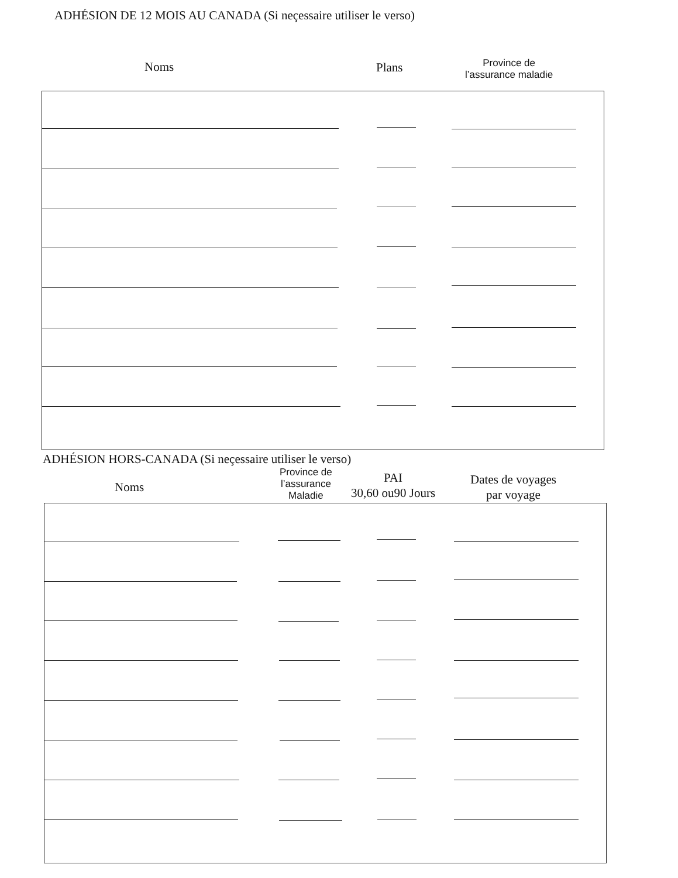ADHÉSION DE 12 MOIS AU CANADA (Si neçessaire utiliser le verso)
Noms Plans
Province de
l’assurance maladie
ADHÉSION HORS-CANADA (Si neçessaire utiliser le verso)
Noms
Province de
l’assurance
Maladie
PAI
30,60 ou90 Jours
Dates de voyages
par voyage